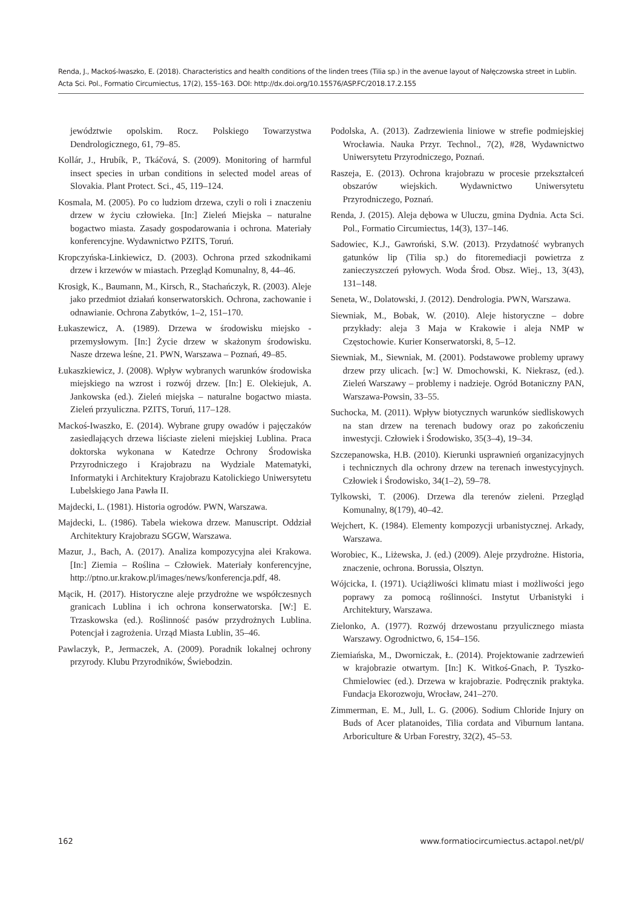Renda, J., Mackoś-Iwaszko, E. (2018). Characteristics and health conditions of the linden trees (Tilia sp.) in the avenue layout of Nałęczowska street in Lublin. Acta Sci. Pol., Formatio Circumiectus, 17(2), 155–163. DOI: http://dx.doi.org/10.15576/ASP.FC/2018.17.2.155
jewództwie opolskim. Rocz. Polskiego Towarzystwa Dendrologicznego, 61, 79–85.
Kollár, J., Hrubík, P., Tkáčová, S. (2009). Monitoring of harmful insect species in urban conditions in selected model areas of Slovakia. Plant Protect. Sci., 45, 119–124.
Kosmala, M. (2005). Po co ludziom drzewa, czyli o roli i znaczeniu drzew w życiu człowieka. [In:] Zieleń Miejska – naturalne bogactwo miasta. Zasady gospodarowania i ochrona. Materiały konferencyjne. Wydawnictwo PZITS, Toruń.
Kropczyńska-Linkiewicz, D. (2003). Ochrona przed szkodnikami drzew i krzewów w miastach. Przegląd Komunalny, 8, 44–46.
Krosigk, K., Baumann, M., Kirsch, R., Stachańczyk, R. (2003). Aleje jako przedmiot działań konserwatorskich. Ochrona, zachowanie i odnawianie. Ochrona Zabytków, 1–2, 151–170.
Łukaszewicz, A. (1989). Drzewa w środowisku miejsko -przemysłowym. [In:] Życie drzew w skażonym środowisku. Nasze drzewa leśne, 21. PWN, Warszawa – Poznań, 49–85.
Łukaszkiewicz, J. (2008). Wpływ wybranych warunków środowiska miejskiego na wzrost i rozwój drzew. [In:] E. Olekiejuk, A. Jankowska (ed.). Zieleń miejska – naturalne bogactwo miasta. Zieleń przyuliczna. PZITS, Toruń, 117–128.
Mackoś-Iwaszko, E. (2014). Wybrane grupy owadów i pajęczaków zasiedlających drzewa liściaste zieleni miejskiej Lublina. Praca doktorska wykonana w Katedrze Ochrony Środowiska Przyrodniczego i Krajobrazu na Wydziale Matematyki, Informatyki i Architektury Krajobrazu Katolickiego Uniwersytetu Lubelskiego Jana Pawła II.
Majdecki, L. (1981). Historia ogrodów. PWN, Warszawa.
Majdecki, L. (1986). Tabela wiekowa drzew. Manuscript. Oddział Architektury Krajobrazu SGGW, Warszawa.
Mazur, J., Bach, A. (2017). Analiza kompozycyjna alei Krakowa. [In:] Ziemia – Roślina – Człowiek. Materiały konferencyjne, http://ptno.ur.krakow.pl/images/news/konferencja.pdf, 48.
Mącik, H. (2017). Historyczne aleje przydrożne we współczesnych granicach Lublina i ich ochrona konserwatorska. [W:] E. Trzaskowska (ed.). Roślinność pasów przydrożnych Lublina. Potencjał i zagrożenia. Urząd Miasta Lublin, 35–46.
Pawlaczyk, P., Jermaczek, A. (2009). Poradnik lokalnej ochrony przyrody. Klubu Przyrodników, Świebodzin.
Podolska, A. (2013). Zadrzewienia liniowe w strefie podmiejskiej Wrocławia. Nauka Przyr. Technol., 7(2), #28, Wydawnictwo Uniwersytetu Przyrodniczego, Poznań.
Raszeja, E. (2013). Ochrona krajobrazu w procesie przekształceń obszarów wiejskich. Wydawnictwo Uniwersytetu Przyrodniczego, Poznań.
Renda, J. (2015). Aleja dębowa w Uluczu, gmina Dydnia. Acta Sci. Pol., Formatio Circumiectus, 14(3), 137–146.
Sadowiec, K.J., Gawroński, S.W. (2013). Przydatność wybranych gatunków lip (Tilia sp.) do fitoremediacji powietrza z zanieczyszczeń pyłowych. Woda Środ. Obsz. Wiej., 13, 3(43), 131–148.
Seneta, W., Dolatowski, J. (2012). Dendrologia. PWN, Warszawa.
Siewniak, M., Bobak, W. (2010). Aleje historyczne – dobre przykłady: aleja 3 Maja w Krakowie i aleja NMP w Częstochowie. Kurier Konserwatorski, 8, 5–12.
Siewniak, M., Siewniak, M. (2001). Podstawowe problemy uprawy drzew przy ulicach. [w:] W. Dmochowski, K. Niekrasz, (ed.). Zieleń Warszawy – problemy i nadzieje. Ogród Botaniczny PAN, Warszawa-Powsin, 33–55.
Suchocka, M. (2011). Wpływ biotycznych warunków siedliskowych na stan drzew na terenach budowy oraz po zakończeniu inwestycji. Człowiek i Środowisko, 35(3–4), 19–34.
Szczepanowska, H.B. (2010). Kierunki usprawnień organizacyjnych i technicznych dla ochrony drzew na terenach inwestycyjnych. Człowiek i Środowisko, 34(1–2), 59–78.
Tylkowski, T. (2006). Drzewa dla terenów zieleni. Przegląd Komunalny, 8(179), 40–42.
Wejchert, K. (1984). Elementy kompozycji urbanistycznej. Arkady, Warszawa.
Worobiec, K., Liżewska, J. (ed.) (2009). Aleje przydrożne. Historia, znaczenie, ochrona. Borussia, Olsztyn.
Wójcicka, I. (1971). Uciążliwości klimatu miast i możliwości jego poprawy za pomocą roślinności. Instytut Urbanistyki i Architektury, Warszawa.
Zielonko, A. (1977). Rozwój drzewostanu przyulicznego miasta Warszawy. Ogrodnictwo, 6, 154–156.
Ziemiańska, M., Dworniczak, Ł. (2014). Projektowanie zadrzewień w krajobrazie otwartym. [In:] K. Witkoś-Gnach, P. Tyszko-Chmielowiec (ed.). Drzewa w krajobrazie. Podręcznik praktyka. Fundacja Ekorozwoju, Wrocław, 241–270.
Zimmerman, E. M., Jull, L. G. (2006). Sodium Chloride Injury on Buds of Acer platanoides, Tilia cordata and Viburnum lantana. Arboriculture & Urban Forestry, 32(2), 45–53.
162 www.formatiocircumiectus.actapol.net/pl/